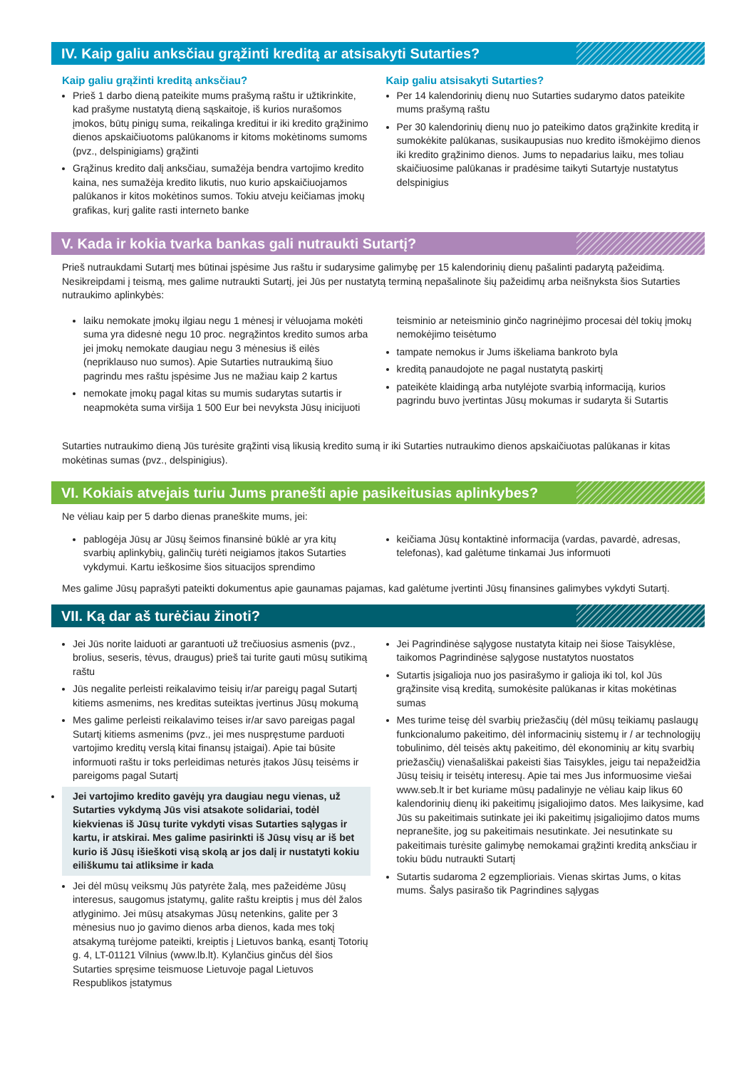IV. Kaip galiu anksčiau grąžinti kreditą ar atsisakyti Sutarties?
Kaip galiu grąžinti kreditą anksčiau?
Prieš 1 darbo dieną pateikite mums prašymą raštu ir užtikrinkite, kad prašyme nustatytą dieną sąskaitoje, iš kurios nurašomos įmokos, būtų pinigų suma, reikalinga kreditui ir iki kredito grąžinimo dienos apskaičiuotoms palūkanoms ir kitoms mokėtinoms sumoms (pvz., delspinigiams) grąžinti
Grąžinus kredito dalį anksčiau, sumažėja bendra vartojimo kredito kaina, nes sumažėja kredito likutis, nuo kurio apskaičiuojamos palūkanos ir kitos mokėtinos sumos. Tokiu atveju keičiamas įmokų grafikas, kurį galite rasti interneto banke
Kaip galiu atsisakyti Sutarties?
Per 14 kalendorinių dienų nuo Sutarties sudarymo datos pateikite mums prašymą raštu
Per 30 kalendorinių dienų nuo jo pateikimo datos grąžinkite kreditą ir sumokėkite palūkanas, susikaupusias nuo kredito išmokėjimo dienos iki kredito grąžinimo dienos. Jums to nepadarius laiku, mes toliau skaičiuosime palūkanas ir pradėsime taikyti Sutartyje nustatytus delspinigius
V. Kada ir kokia tvarka bankas gali nutraukti Sutartį?
Prieš nutraukdami Sutartį mes būtinai įspėsime Jus raštu ir sudarysime galimybę per 15 kalendorinių dienų pašalinti padarytą pažeidimą. Nesikreipdami į teismą, mes galime nutraukti Sutartį, jei Jūs per nustatytą terminą nepašalinote šių pažeidimų arba neišnyksta šios Sutarties nutraukimo aplinkybės:
laiku nemokate įmokų ilgiau negu 1 mėnesį ir vėluojama mokėti suma yra didesnė negu 10 proc. negrąžintos kredito sumos arba jei įmokų nemokate daugiau negu 3 mėnesius iš eilės (nepriklauso nuo sumos). Apie Sutarties nutraukimą šiuo pagrindu mes raštu įspėsime Jus ne mažiau kaip 2 kartus
nemokate įmokų pagal kitas su mumis sudarytas sutartis ir neapmokėta suma viršija 1 500 Eur bei nevyksta Jūsų inicijuoti
teisminio ar neteisminio ginčo nagrinėjimo procesai dėl tokių įmokų nemokėjimo teisėtumo
tampate nemokus ir Jums iškeliama bankroto byla
kreditą panaudojote ne pagal nustatytą paskirtį
pateikėte klaidingą arba nutylėjote svarbią informaciją, kurios pagrindu buvo įvertintas Jūsų mokumas ir sudaryta ši Sutartis
Sutarties nutraukimo dieną Jūs turėsite grąžinti visą likusią kredito sumą ir iki Sutarties nutraukimo dienos apskaičiuotas palūkanas ir kitas mokėtinas sumas (pvz., delspinigius).
VI. Kokiais atvejais turiu Jums pranešti apie pasikeitusias aplinkybes?
Ne vėliau kaip per 5 darbo dienas praneškite mums, jei:
pablogėja Jūsų ar Jūsų šeimos finansinė būklė ar yra kitų svarbių aplinkybių, galinčių turėti neigiamos įtakos Sutarties vykdymui. Kartu ieškosime šios situacijos sprendimo
keičiama Jūsų kontaktinė informacija (vardas, pavardė, adresas, telefonas), kad galėtume tinkamai Jus informuoti
Mes galime Jūsų paprašyti pateikti dokumentus apie gaunamas pajamas, kad galėtume įvertinti Jūsų finansines galimybes vykdyti Sutartį.
VII. Ką dar aš turėčiau žinoti?
Jei Jūs norite laiduoti ar garantuoti už trečiuosius asmenis (pvz., brolius, seseris, tėvus, draugus) prieš tai turite gauti mūsų sutikimą raštu
Jūs negalite perleisti reikalavimo teisių ir/ar pareigų pagal Sutartį kitiems asmenims, nes kreditas suteiktas įvertinus Jūsų mokumą
Mes galime perleisti reikalavimo teises ir/ar savo pareigas pagal Sutartį kitiems asmenims (pvz., jei mes nuspręstume parduoti vartojimo kreditų verslą kitai finansų įstaigai). Apie tai būsite informuoti raštu ir toks perleidimas neturės įtakos Jūsų teisėms ir pareigoms pagal Sutartį
Jei vartojimo kredito gavėjų yra daugiau negu vienas, už Sutarties vykdymą Jūs visi atsakote solidariai, todėl kiekvienas iš Jūsų turite vykdyti visas Sutarties sąlygas ir kartu, ir atskirai. Mes galime pasirinkti iš Jūsų visų ar iš bet kurio iš Jūsų išieškoti visą skolą ar jos dalį ir nustatyti kokiu eiliškumu tai atliksime ir kada
Jei dėl mūsų veiksmų Jūs patyrėte žalą, mes pažeidėme Jūsų interesus, saugomus įstatymų, galite raštu kreiptis į mus dėl žalos atlyginimo. Jei mūsų atsakymas Jūsų netenkins, galite per 3 mėnesius nuo jo gavimo dienos arba dienos, kada mes tokį atsakymą turėjome pateikti, kreiptis į Lietuvos banką, esantį Totorių g. 4, LT-01121 Vilnius (www.lb.lt). Kylančius ginčus dėl šios Sutarties spręsime teismuose Lietuvoje pagal Lietuvos Respublikos įstatymus
Jei Pagrindinėse sąlygose nustatyta kitaip nei šiose Taisyklėse, taikomos Pagrindinėse sąlygose nustatytos nuostatos
Sutartis įsigalioja nuo jos pasirašymo ir galioja iki tol, kol Jūs grąžinsite visą kreditą, sumokėsite palūkanas ir kitas mokėtinas sumas
Mes turime teisę dėl svarbių priežasčių (dėl mūsų teikiamų paslaugų funkcionalumo pakeitimo, dėl informacinių sistemų ir / ar technologijų tobulinimo, dėl teisės aktų pakeitimo, dėl ekonominių ar kitų svarbių priežasčių) vienašališkai pakeisti šias Taisykles, jeigu tai nepažeidžia Jūsų teisių ir teisėtų interesų. Apie tai mes Jus informuosime viešai www.seb.lt ir bet kuriame mūsų padalinyje ne vėliau kaip likus 60 kalendorinių dienų iki pakeitimų įsigaliojimo datos. Mes laikysime, kad Jūs su pakeitimais sutinkate jei iki pakeitimų įsigaliojimo datos mums nepranešite, jog su pakeitimais nesutinkate. Jei nesutinkate su pakeitimais turėsite galimybę nemokamai grąžinti kreditą anksčiau ir tokiu būdu nutraukti Sutartį
Sutartis sudaroma 2 egzemplioriais. Vienas skirtas Jums, o kitas mums. Šalys pasirašo tik Pagrindines sąlygas